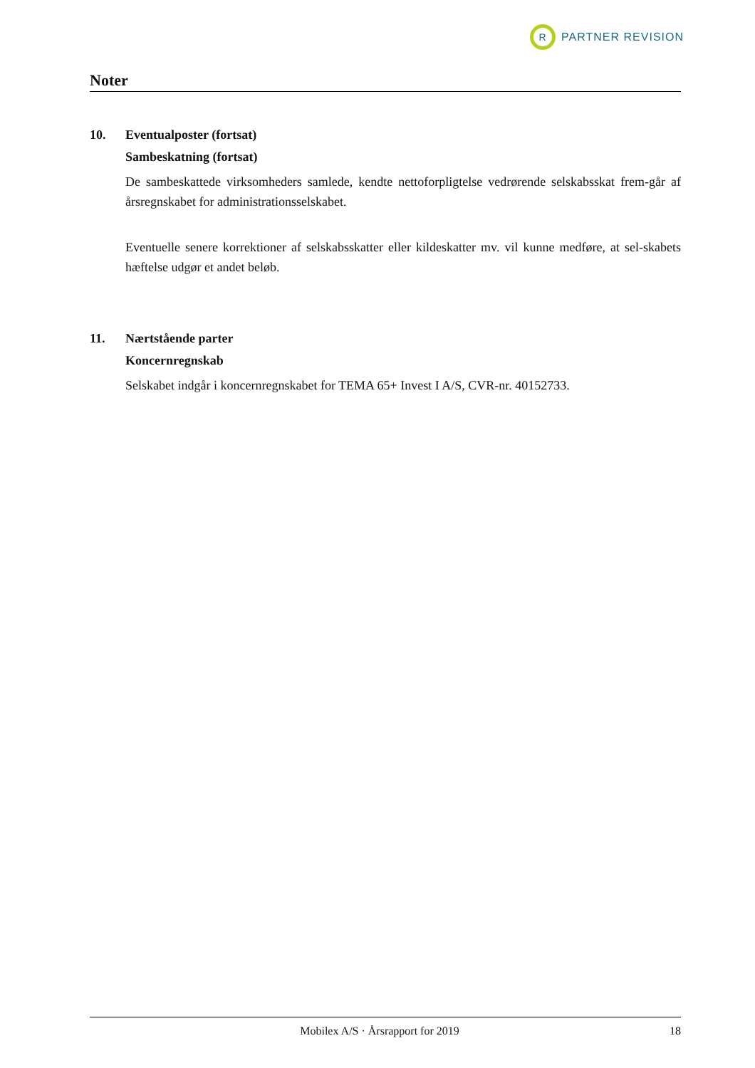R
PARTNER REVISION
Noter
10. Eventualposter (fortsat)
Sambeskatning (fortsat)
De sambeskattede virksomheders samlede, kendte nettoforpligtelse vedrørende selskabsskat frem-går af årsregnskabet for administrationsselskabet.
Eventuelle senere korrektioner af selskabsskatter eller kildeskatter mv. vil kunne medføre, at sel-skabets hæftelse udgør et andet beløb.
11. Nærtstående parter
Koncernregnskab
Selskabet indgår i koncernregnskabet for TEMA 65+ Invest I A/S, CVR-nr. 40152733.
Mobilex A/S · Årsrapport for 2019 18